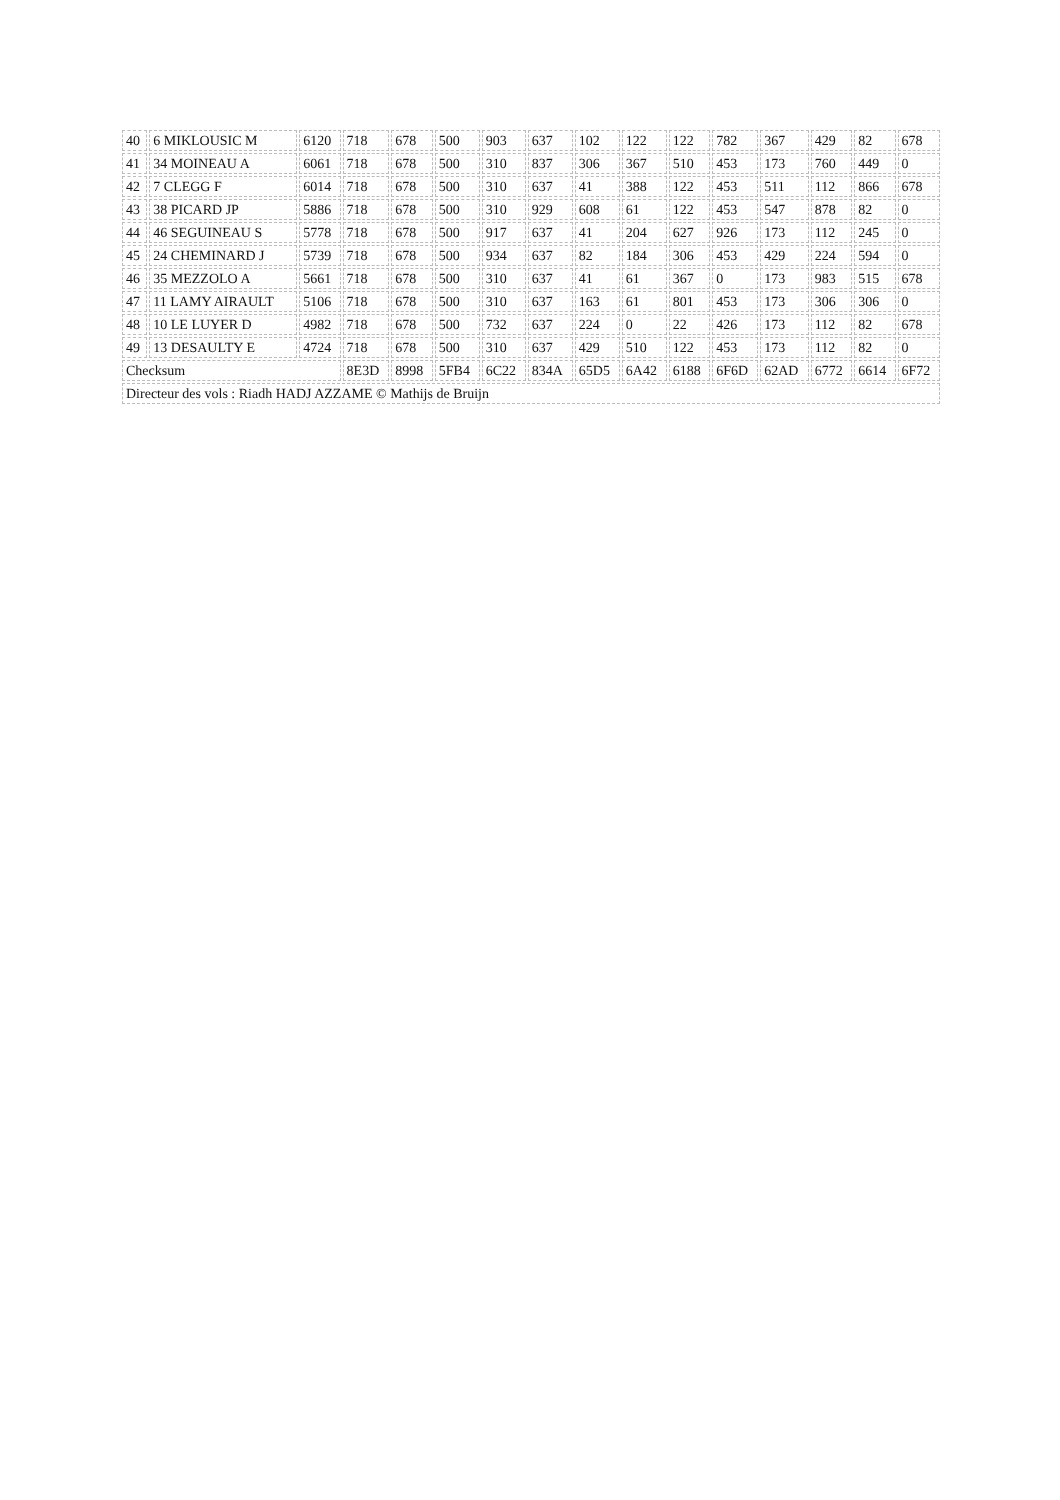| 40 | 6 MIKLOUSIC M | 6120 | 718 | 678 | 500 | 903 | 637 | 102 | 122 | 122 | 782 | 367 | 429 | 82 | 678 |
| 41 | 34 MOINEAU A | 6061 | 718 | 678 | 500 | 310 | 837 | 306 | 367 | 510 | 453 | 173 | 760 | 449 | 0 |
| 42 | 7 CLEGG F | 6014 | 718 | 678 | 500 | 310 | 637 | 41 | 388 | 122 | 453 | 511 | 112 | 866 | 678 |
| 43 | 38 PICARD JP | 5886 | 718 | 678 | 500 | 310 | 929 | 608 | 61 | 122 | 453 | 547 | 878 | 82 | 0 |
| 44 | 46 SEGUINEAU S | 5778 | 718 | 678 | 500 | 917 | 637 | 41 | 204 | 627 | 926 | 173 | 112 | 245 | 0 |
| 45 | 24 CHEMINARD J | 5739 | 718 | 678 | 500 | 934 | 637 | 82 | 184 | 306 | 453 | 429 | 224 | 594 | 0 |
| 46 | 35 MEZZOLO A | 5661 | 718 | 678 | 500 | 310 | 637 | 41 | 61 | 367 | 0 | 173 | 983 | 515 | 678 |
| 47 | 11 LAMY AIRAULT | 5106 | 718 | 678 | 500 | 310 | 637 | 163 | 61 | 801 | 453 | 173 | 306 | 306 | 0 |
| 48 | 10 LE LUYER D | 4982 | 718 | 678 | 500 | 732 | 637 | 224 | 0 | 22 | 426 | 173 | 112 | 82 | 678 |
| 49 | 13 DESAULTY E | 4724 | 718 | 678 | 500 | 310 | 637 | 429 | 510 | 122 | 453 | 173 | 112 | 82 | 0 |
| Checksum | | | 8E3D | 8998 | 5FB4 | 6C22 | 834A | 65D5 | 6A42 | 6188 | 6F6D | 62AD | 6772 | 6614 | 6F72 |
| Directeur des vols : Riadh HADJ AZZAME © Mathijs de Bruijn | | | | | | | | | | | | | | | |